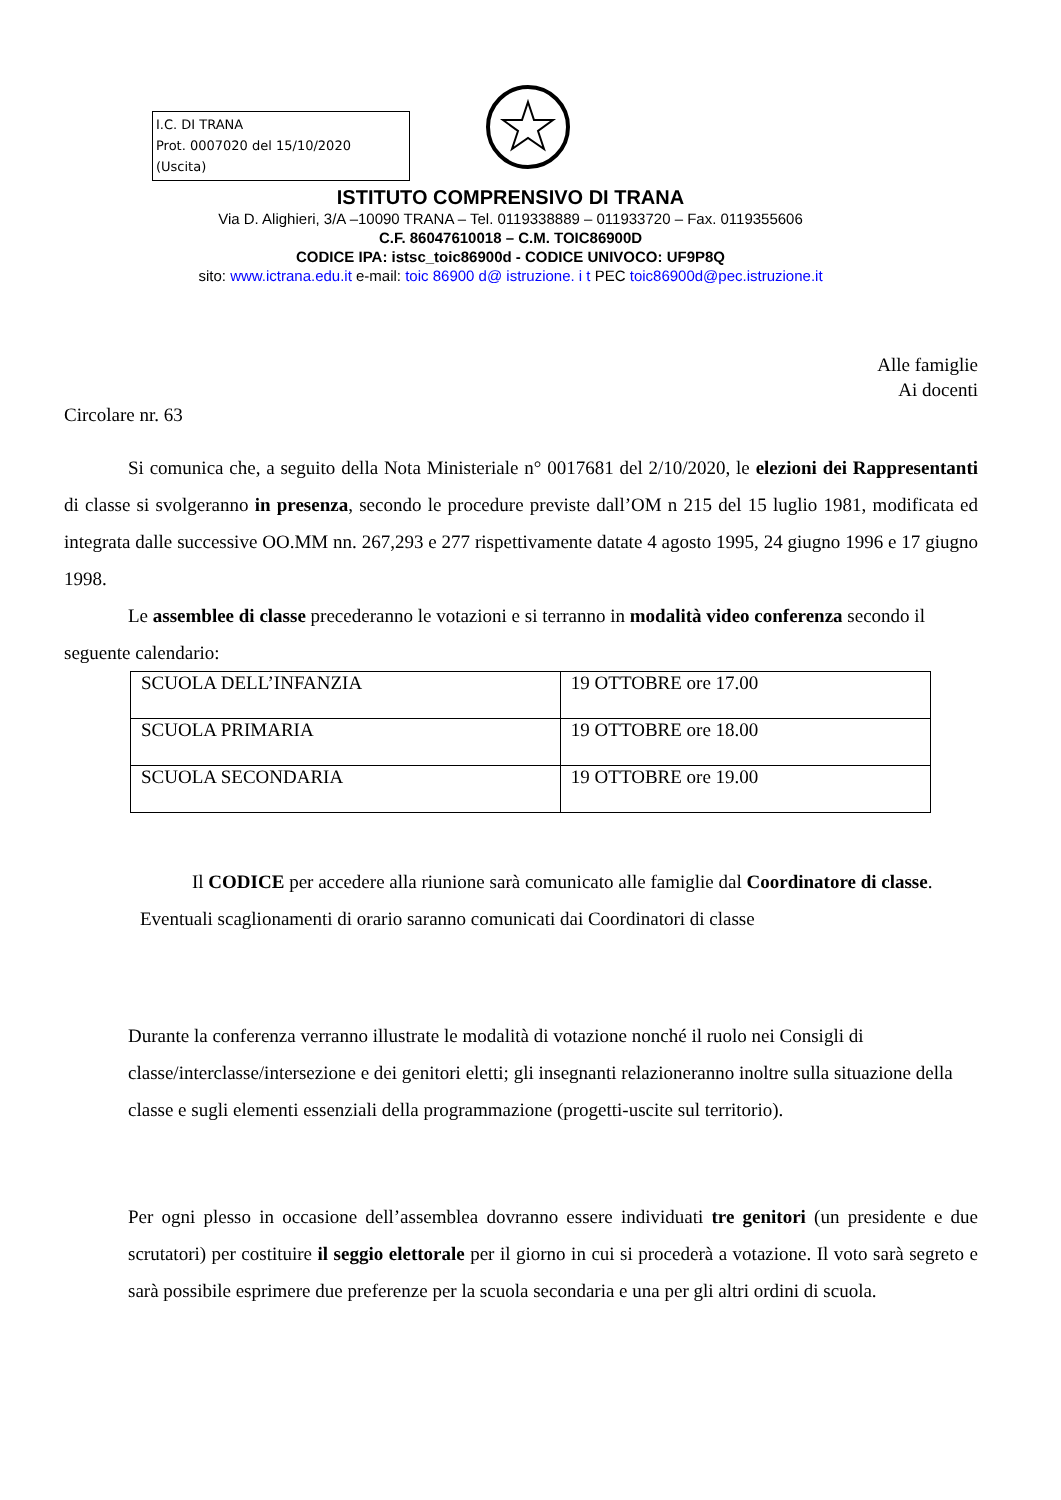I.C. DI TRANA
Prot. 0007020 del 15/10/2020
(Uscita)
ISTITUTO COMPRENSIVO DI TRANA
Via D. Alighieri, 3/A –10090 TRANA – Tel. 0119338889 – 011933720 – Fax. 0119355606
C.F. 86047610018 – C.M. TOIC86900D
CODICE IPA: istsc_toic86900d - CODICE UNIVOCO: UF9P8Q
sito: www.ictrana.edu.it e-mail: toic 86900 d@ istruzione. i t PEC toic86900d@pec.istruzione.it
Alle famiglie
Ai docenti
Circolare nr. 63
Si comunica che, a seguito della Nota Ministeriale n° 0017681 del 2/10/2020, le elezioni dei Rappresentanti di classe si svolgeranno in presenza, secondo le procedure previste dall’OM n 215 del 15 luglio 1981, modificata ed integrata dalle successive OO.MM nn. 267,293 e 277 rispettivamente datate 4 agosto 1995, 24 giugno 1996 e 17 giugno 1998.
Le assemblee di classe precederanno le votazioni e si terranno in modalità video conferenza secondo il seguente calendario:
| SCUOLA DELL’INFANZIA | 19 OTTOBRE ore 17.00 |
| SCUOLA PRIMARIA | 19 OTTOBRE ore 18.00 |
| SCUOLA SECONDARIA | 19 OTTOBRE ore 19.00 |
Il CODICE per accedere alla riunione sarà comunicato alle famiglie dal Coordinatore di classe.
Eventuali scaglionamenti di orario saranno comunicati dai Coordinatori di classe
Durante la conferenza verranno illustrate le modalità di votazione nonché il ruolo nei Consigli di classe/interclasse/intersezione e dei genitori eletti; gli insegnanti relazioneranno inoltre sulla situazione della classe e sugli elementi essenziali della programmazione (progetti-uscite sul territorio).
Per ogni plesso in occasione dell’assemblea dovranno essere individuati tre genitori (un presidente e due scrutatori) per costituire il seggio elettorale per il giorno in cui si procederà a votazione. Il voto sarà segreto e sarà possibile esprimere due preferenze per la scuola secondaria e una per gli altri ordini di scuola.